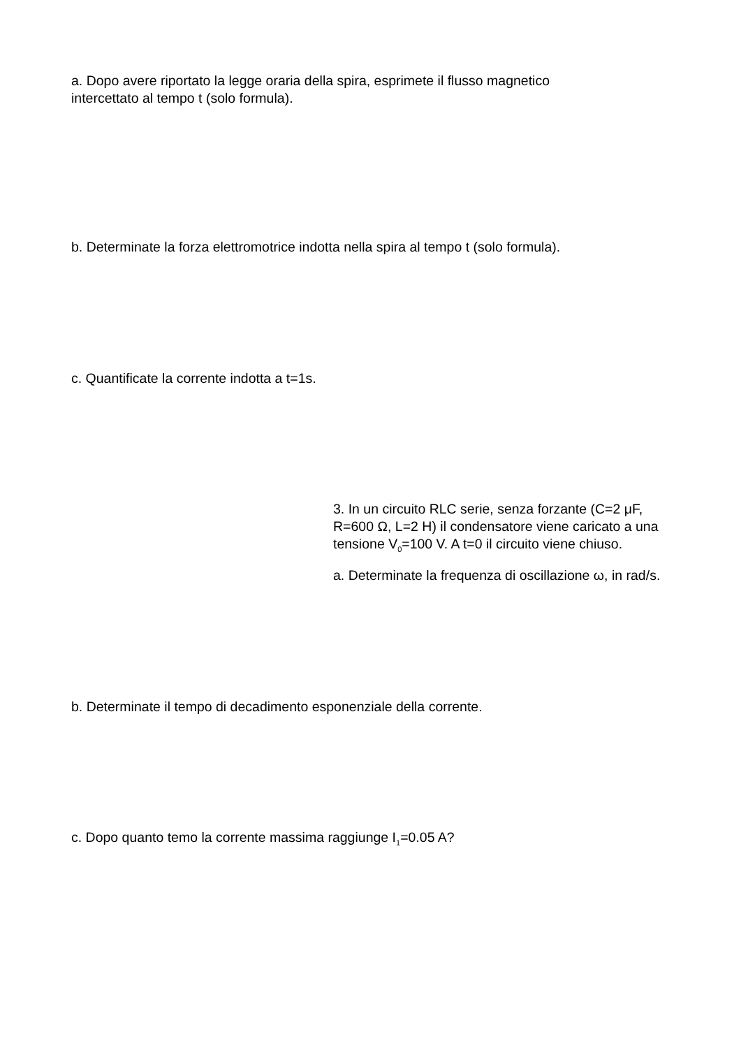a. Dopo avere riportato la legge oraria della spira, esprimete il flusso magnetico intercettato al tempo t (solo formula).
b. Determinate la forza elettromotrice indotta nella spira al tempo t (solo formula).
c. Quantificate la corrente indotta a t=1s.
3. In un circuito RLC serie, senza forzante (C=2 μF, R=600 Ω, L=2 H) il condensatore viene caricato a una tensione V<sub>0</sub>=100 V. A t=0 il circuito viene chiuso.
a. Determinate la frequenza di oscillazione ω, in rad/s.
b. Determinate il tempo di decadimento esponenziale della corrente.
c. Dopo quanto temo la corrente massima raggiunge I<sub>1</sub>=0.05 A?